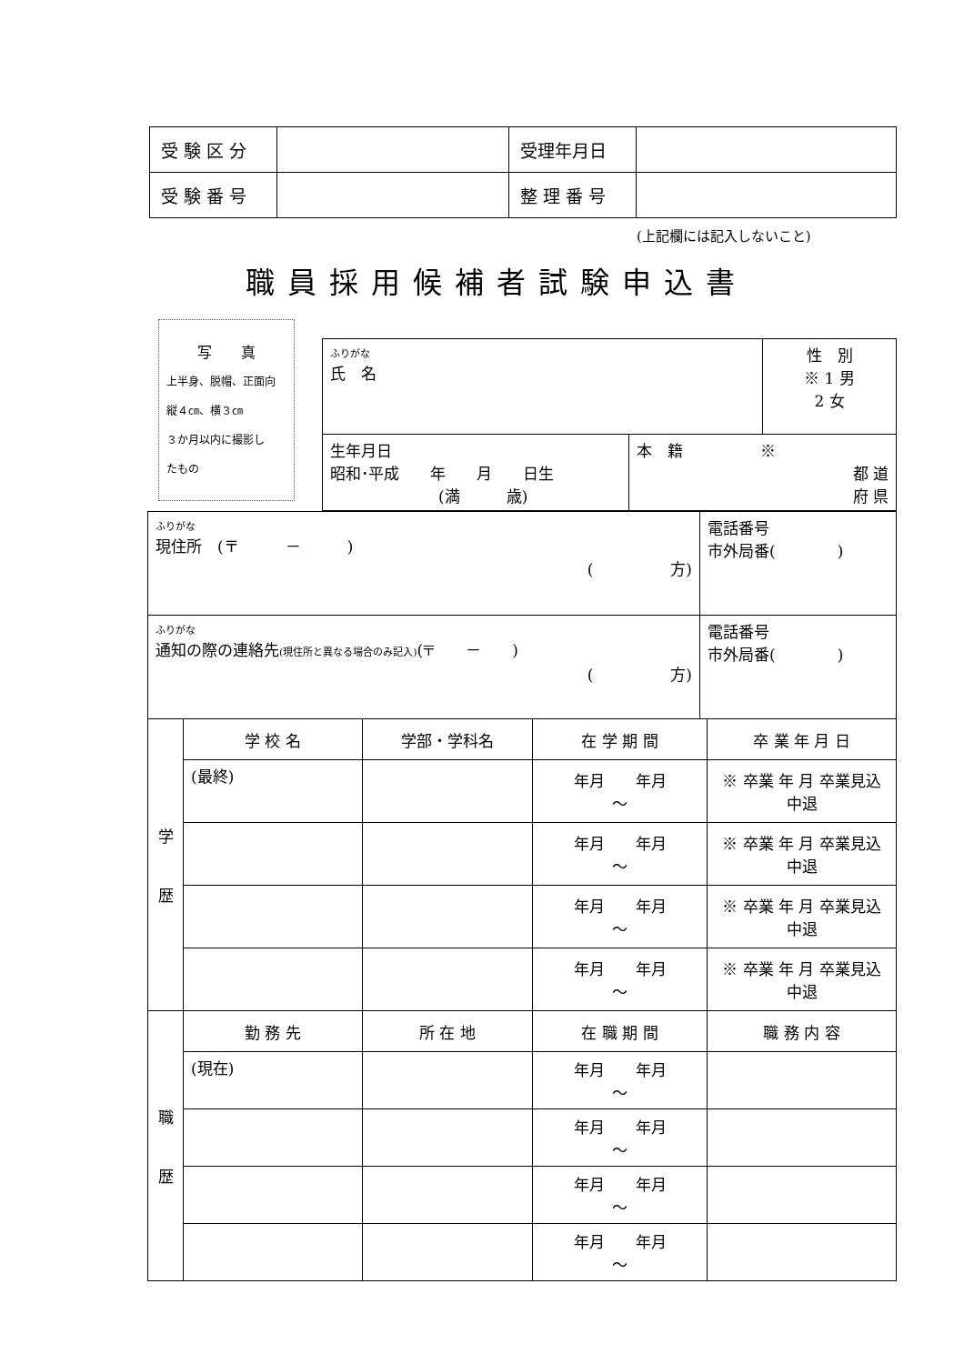| 受 験 区 分 | | 受理年月日 | |
| 受 験 番 号 | | 整 理 番 号 | |
(上記欄には記入しないこと)
職員採用候補者試験申込書
写　　真
上半身、脱帽、正面向
縦４㎝、横３㎝
３か月以内に撮影し
たもの
| ふりがな 氏 名 | | 性 別 ※ 1 男 2 女 |
| 生年月日 昭和･平成 年 月 日生 (満 歳) | 本 籍 ※ 都 道 府 県 | |
| ふりがな 現住所 (〒 － ) ( 方) | 電話番号 市外局番( ) |
| ふりがな 通知の際の連絡先 (現住所と異なる場合のみ記入) (〒 － ) ( 方) | 電話番号 市外局番( ) |
| 学 歴 | 学 校 名 | 学部・学科名 | 在 学 期 間 | 卒 業 年 月 日 |
| | (最終) | | 年月 年月 ～ | ※ 卒業 年 月 卒業見込 中退 |
| | | | 年月 年月 ～ | ※ 卒業 年 月 卒業見込 中退 |
| | | | 年月 年月 ～ | ※ 卒業 年 月 卒業見込 中退 |
| | | | 年月 年月 ～ | ※ 卒業 年 月 卒業見込 中退 |
| 職 歴 | 勤 務 先 | 所 在 地 | 在 職 期 間 | 職 務 内 容 |
| | (現在) | | 年月 年月 ～ | |
| | | | 年月 年月 ～ | |
| | | | 年月 年月 ～ | |
| | | | 年月 年月 ～ | |